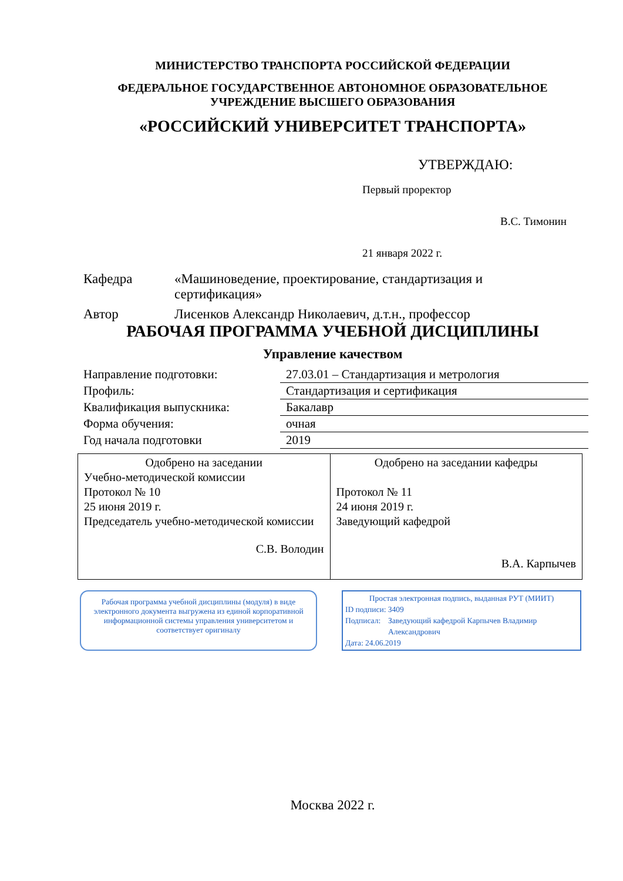МИНИСТЕРСТВО ТРАНСПОРТА РОССИЙСКОЙ ФЕДЕРАЦИИ
ФЕДЕРАЛЬНОЕ ГОСУДАРСТВЕННОЕ АВТОНОМНОЕ ОБРАЗОВАТЕЛЬНОЕ
УЧРЕЖДЕНИЕ ВЫСШЕГО ОБРАЗОВАНИЯ
«РОССИЙСКИЙ УНИВЕРСИТЕТ ТРАНСПОРТА»
УТВЕРЖДАЮ:
Первый проректор
В.С. Тимонин
21 января 2022 г.
| Кафедра | «Машиноведение, проектирование, стандартизация и сертификация» |
| Автор | Лисенков Александр Николаевич, д.т.н., профессор |
РАБОЧАЯ ПРОГРАММА УЧЕБНОЙ ДИСЦИПЛИНЫ
Управление качеством
| Направление подготовки: | 27.03.01 – Стандартизация и метрология |
| Профиль: | Стандартизация и сертификация |
| Квалификация выпускника: | Бакалавр |
| Форма обучения: | очная |
| Год начала подготовки | 2019 |
| Одобрено на заседании Учебно-методической комиссии Протокол № 10 25 июня 2019 г. Председатель учебно-методической комиссии С.В. Володин | Одобрено на заседании кафедры Протокол № 11 24 июня 2019 г. Заведующий кафедрой В.А. Карпычев |
Рабочая программа учебной дисциплины (модуля) в виде электронного документа выгружена из единой корпоративной информационной системы управления университетом и соответствует оригиналу
Простая электронная подпись, выданная РУТ (МИИТ)
ID подписи: 3409
Подписал: Заведующий кафедрой Карпычев Владимир Александрович
Дата: 24.06.2019
Москва 2022 г.